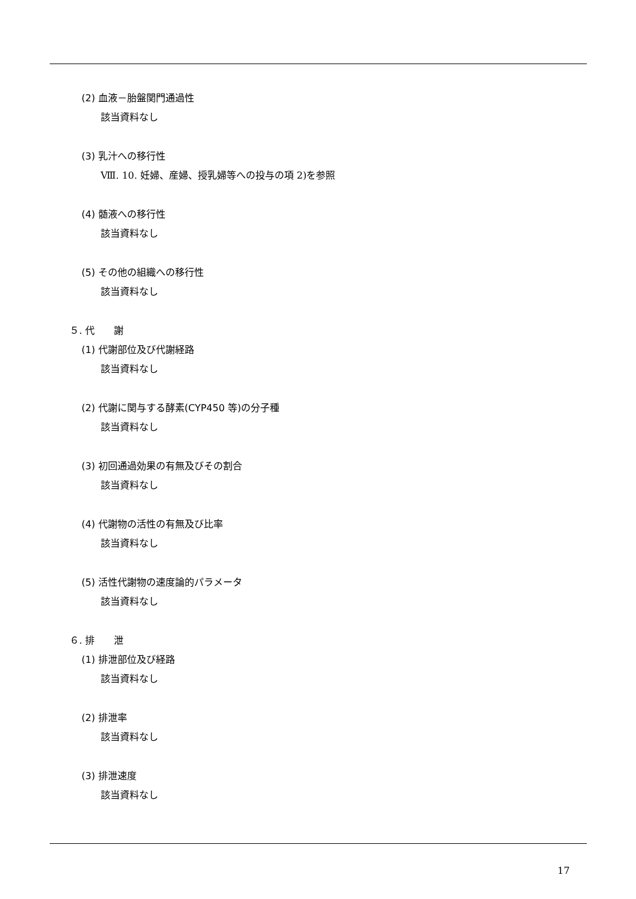(2) 血液－胎盤関門通過性
該当資料なし
(3) 乳汁への移行性
Ⅷ. 10. 妊婦、産婦、授乳婦等への投与の項 2)を参照
(4) 髄液への移行性
該当資料なし
(5) その他の組織への移行性
該当資料なし
５. 代　　謝
(1) 代謝部位及び代謝経路
該当資料なし
(2) 代謝に関与する酵素(CYP450 等)の分子種
該当資料なし
(3) 初回通過効果の有無及びその割合
該当資料なし
(4) 代謝物の活性の有無及び比率
該当資料なし
(5) 活性代謝物の速度論的パラメータ
該当資料なし
６. 排　　泄
(1) 排泄部位及び経路
該当資料なし
(2) 排泄率
該当資料なし
(3) 排泄速度
該当資料なし
17